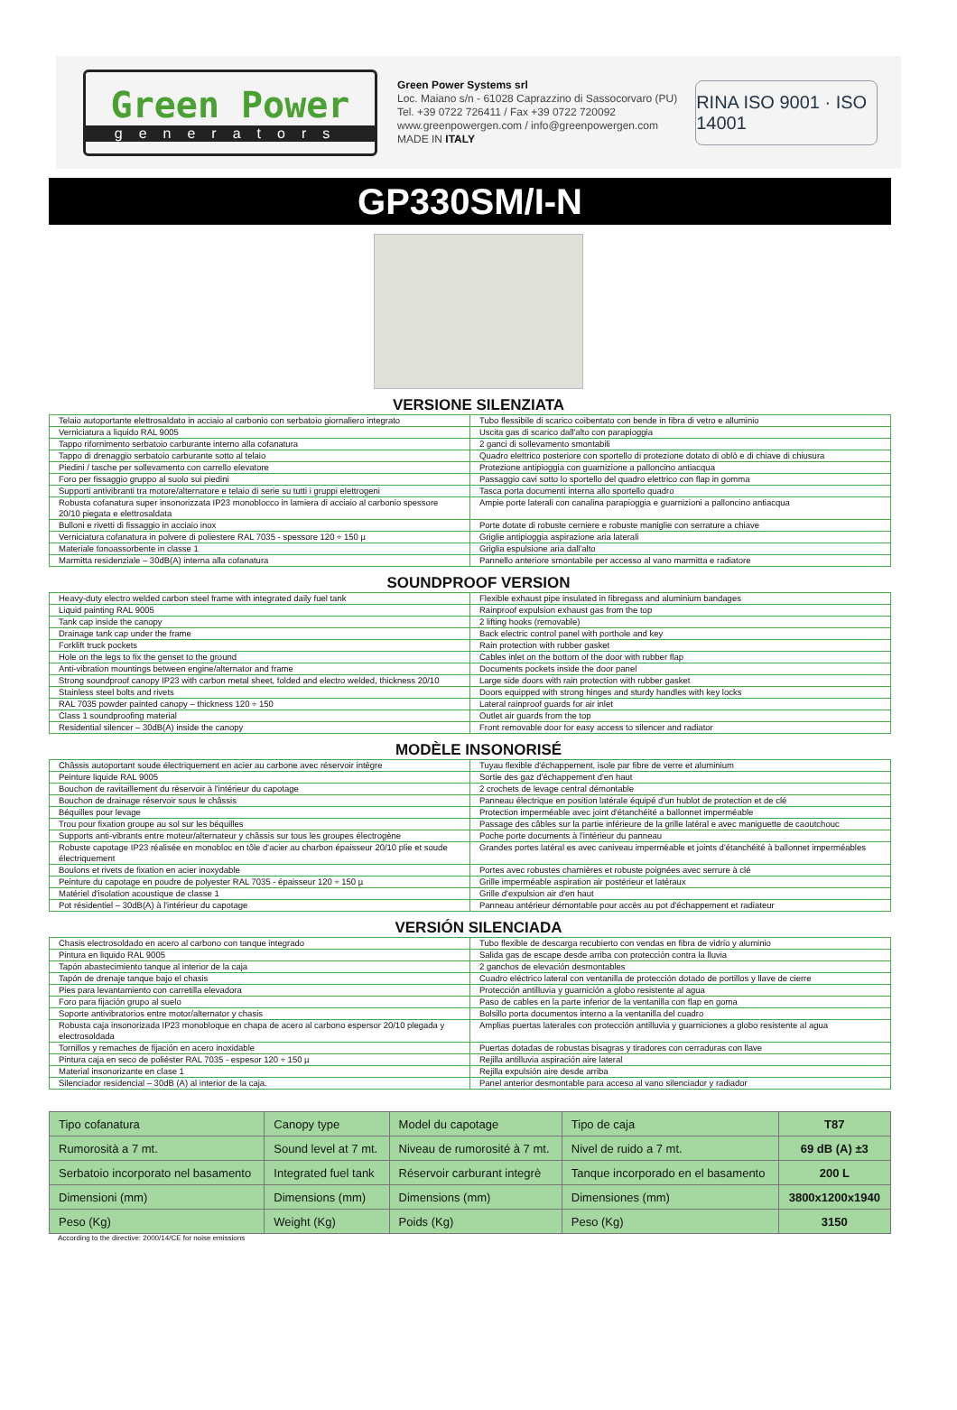Green Power
generators
Green Power Systems srl
Loc. Maiano s/n - 61028 Caprazzino di Sassocorvaro (PU)
Tel. +39 0722 726411 / Fax +39 0722 720092
www.greenpowergen.com / info@greenpowergen.com
MADE IN ITALY
RINA ISO 9001 · ISO 14001
GP330SM/I-N
VERSIONE SILENZIATA
| Telaio autoportante elettrosaldato in acciaio al carbonio con serbatoio giornaliero integrato | Tubo flessibile di scarico coibentato con bende in fibra di vetro e alluminio |
| Verniciatura a liquido RAL 9005 | Uscita gas di scarico dall'alto con parapioggia |
| Tappo rifornimento serbatoio carburante interno alla cofanatura | 2 ganci di sollevamento smontabili |
| Tappo di drenaggio serbatoio carburante sotto al telaio | Quadro elettrico posteriore con sportello di protezione dotato di oblò e di chiave di chiusura |
| Piedini / tasche per sollevamento con carrello elevatore | Protezione antipioggia con guarnizione a palloncino antiacqua |
| Foro per fissaggio gruppo al suolo sui piedini | Passaggio cavi sotto lo sportello del quadro elettrico con flap in gomma |
| Supporti antivibranti tra motore/alternatore e telaio di serie su tutti i gruppi elettrogeni | Tasca porta documenti interna allo sportello quadro |
| Robusta cofanatura super insonorizzata IP23 monoblocco in lamiera di acciaio al carbonio spessore 20/10 piegata e elettrosaldata | Ampie porte laterali con canalina parapioggia e guarnizioni a palloncino antiacqua |
| Bulloni e rivetti di fissaggio in acciaio inox | Porte dotate di robuste cerniere e robuste maniglie con serrature a chiave |
| Verniciatura cofanatura in polvere di poliestere RAL 7035 - spessore 120 ÷ 150 µ | Griglie antipioggia aspirazione aria laterali |
| Materiale fonoassorbente in classe 1 | Griglia espulsione aria dall'alto |
| Marmitta residenziale – 30dB(A) interna alla cofanatura | Pannello anteriore smontabile per accesso al vano marmitta e radiatore |
SOUNDPROOF VERSION
| Heavy-duty electro welded carbon steel frame with integrated daily fuel tank | Flexible exhaust pipe insulated in fibregass and aluminium bandages |
| Liquid painting RAL 9005 | Rainproof expulsion exhaust gas from the top |
| Tank cap inside the canopy | 2 lifting hooks (removable) |
| Drainage tank cap under the frame | Back electric control panel with porthole and key |
| Forklift truck pockets | Rain protection with rubber gasket |
| Hole on the legs to fix the genset to the ground | Cables inlet on the bottom of the door with rubber flap |
| Anti-vibration mountings between engine/alternator and frame | Documents pockets inside the door panel |
| Strong soundproof canopy IP23 with carbon metal sheet, folded and electro welded, thickness 20/10 | Large side doors with rain protection with rubber gasket |
| Stainless steel bolts and rivets | Doors equipped with strong hinges and sturdy handles with key locks |
| RAL 7035 powder painted canopy – thickness 120 ÷ 150 | Lateral rainproof guards for air inlet |
| Class 1 soundproofing material | Outlet air guards from the top |
| Residential silencer – 30dB(A) inside the canopy | Front removable door for easy access to silencer and radiator |
MODÈLE INSONORISÉ
| Châssis autoportant soude électriquement en acier au carbone avec réservoir intègre | Tuyau flexible d'échappement, isole par fibre de verre et aluminium |
| Peinture liquide RAL 9005 | Sortie des gaz d'échappement d'en haut |
| Bouchon de ravitaillement du réservoir à l'intérieur du capotage | 2 crochets de levage central démontable |
| Bouchon de drainage réservoir sous le châssis | Panneau électrique en position latérale équipé d'un hublot de protection et de clé |
| Béquilles pour levage | Protection imperméable avec joint d'étanchéité a ballonnet imperméable |
| Trou pour fixation groupe au sol sur les béquilles | Passage des câbles sur la partie inférieure de la grille latéral e avec maniguette de caoutchouc |
| Supports anti-vibrants entre moteur/alternateur y châssis sur tous les groupes électrogène | Poche porte documents à l'intérieur du panneau |
| Robuste capotage IP23 réalisée en monobloc en tôle d'acier au charbon épaisseur 20/10 plie et soude électriquement | Grandes portes latéral es avec caniveau imperméable et joints d'étanchéité à ballonnet imperméables |
| Boulons et rivets de fixation en acier inoxydable | Portes avec robustes charnières et robuste poignées avec serrure à clé |
| Peinture du capotage en poudre de polyester RAL 7035 - épaisseur 120 ÷ 150 µ | Grille imperméable aspiration air postérieur et latéraux |
| Matériel d'isolation acoustique de classe 1 | Grille d'expulsion air d'en haut |
| Pot résidentiel – 30dB(A) à l'intérieur du capotage | Panneau antérieur démontable pour accès au pot d'échappement et radiateur |
VERSIÓN SILENCIADA
| Chasis electrosoldado en acero al carbono con tanque integrado | Tubo flexible de descarga recubierto con vendas en fibra de vidrio y aluminio |
| Pintura en liquido RAL 9005 | Salida gas de escape desde arriba con protección contra la lluvia |
| Tapón abastecimiento tanque al interior de la caja | 2 ganchos de elevación desmontables |
| Tapón de drenaje tanque bajo el chasis | Cuadro eléctrico lateral con ventanilla de protección dotado de portillos y llave de cierre |
| Pies para levantamiento con carretilla elevadora | Protección antilluvia y guarnición a globo resistente al agua |
| Foro para fijación grupo al suelo | Paso de cables en la parte inferior de la ventanilla con flap en goma |
| Soporte antivibratorios entre motor/alternator y chasis | Bolsillo porta documentos interno a la ventanilla del cuadro |
| Robusta caja insonorizada IP23 monobloque en chapa de acero al carbono espersor 20/10 plegada y electrosoldada | Amplias puertas laterales con protección antilluvia y guarniciones a globo resistente al agua |
| Tornillos y remaches de fijación en acero inoxidable | Puertas dotadas de robustas bisagras y tiradores con cerraduras con llave |
| Pintura caja en seco de poliéster RAL 7035 - espesor 120 ÷ 150 µ | Rejilla antilluvia aspiración aire lateral |
| Material insonorizante en clase 1 | Rejilla expulsión aire desde arriba |
| Silenciador residencial – 30dB (A) al interior de la caja. | Panel anterior desmontable para acceso al vano silenciador y radiador |
| Tipo cofanatura | Canopy type | Model du capotage | Tipo de caja | T87 |
| Rumorosità a 7 mt. | Sound level at 7 mt. | Niveau de rumorosité à 7 mt. | Nivel de ruido a 7 mt. | 69 dB (A) ±3 |
| Serbatoio incorporato nel basamento | Integrated fuel tank | Réservoir carburant integrè | Tanque incorporado en el basamento | 200 L |
| Dimensioni (mm) | Dimensions (mm) | Dimensions (mm) | Dimensiones (mm) | 3800x1200x1940 |
| Peso (Kg) | Weight (Kg) | Poids (Kg) | Peso (Kg) | 3150 |
According to the directive: 2000/14/CE for noise emissions